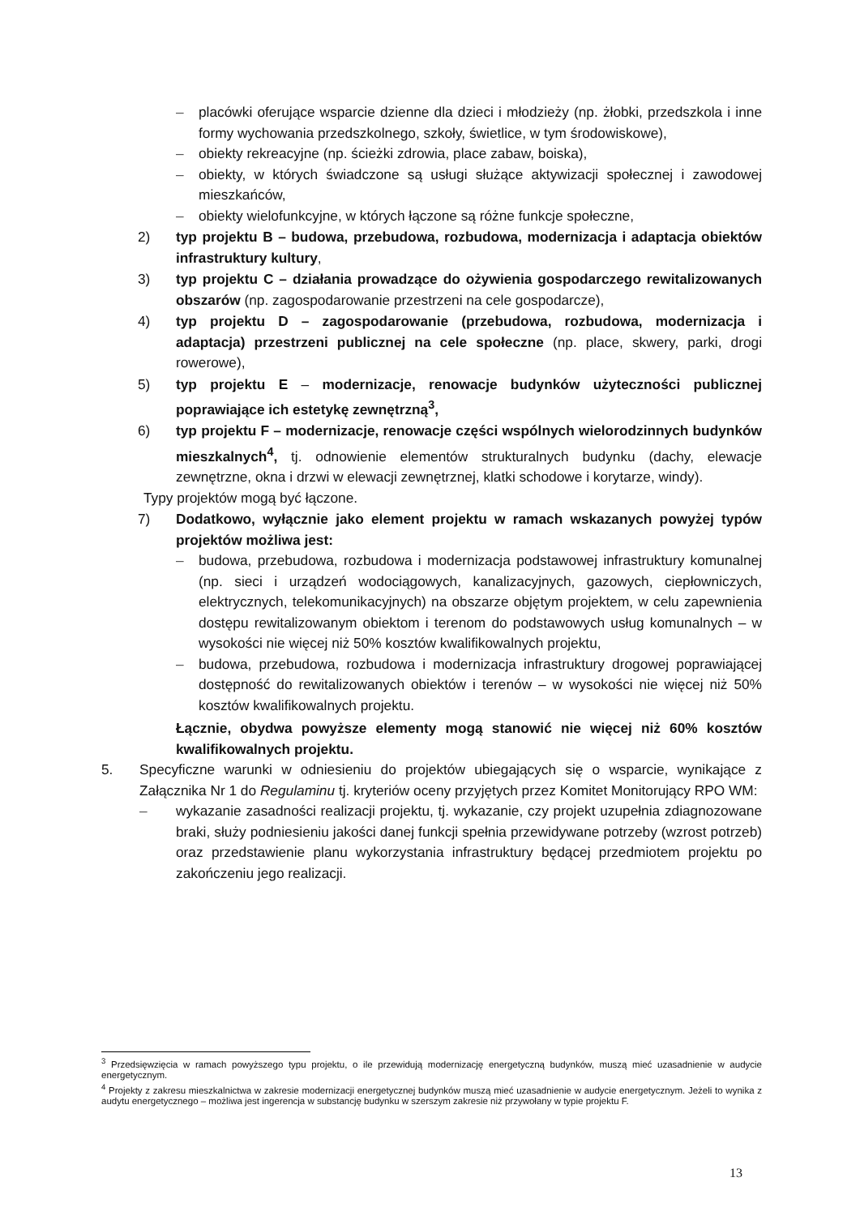– placówki oferujące wsparcie dzienne dla dzieci i młodzieży (np. żłobki, przedszkola i inne formy wychowania przedszkolnego, szkoły, świetlice, w tym środowiskowe),
– obiekty rekreacyjne (np. ścieżki zdrowia, place zabaw, boiska),
– obiekty, w których świadczone są usługi służące aktywizacji społecznej i zawodowej mieszkańców,
– obiekty wielofunkcyjne, w których łączone są różne funkcje społeczne,
2) typ projektu B – budowa, przebudowa, rozbudowa, modernizacja i adaptacja obiektów infrastruktury kultury,
3) typ projektu C – działania prowadzące do ożywienia gospodarczego rewitalizowanych obszarów (np. zagospodarowanie przestrzeni na cele gospodarcze),
4) typ projektu D – zagospodarowanie (przebudowa, rozbudowa, modernizacja i adaptacja) przestrzeni publicznej na cele społeczne (np. place, skwery, parki, drogi rowerowe),
5) typ projektu E – modernizacje, renowacje budynków użyteczności publicznej poprawiające ich estetykę zewnętrzną<sup>3</sup>,
6) typ projektu F – modernizacje, renowacje części wspólnych wielorodzinnych budynków mieszkalnych<sup>4</sup>, tj. odnowienie elementów strukturalnych budynku (dachy, elewacje zewnętrzne, okna i drzwi w elewacji zewnętrznej, klatki schodowe i korytarze, windy).
Typy projektów mogą być łączone.
7) Dodatkowo, wyłącznie jako element projektu w ramach wskazanych powyżej typów projektów możliwa jest:
– budowa, przebudowa, rozbudowa i modernizacja podstawowej infrastruktury komunalnej (np. sieci i urządzeń wodociągowych, kanalizacyjnych, gazowych, ciepłowniczych, elektrycznych, telekomunikacyjnych) na obszarze objętym projektem, w celu zapewnienia dostępu rewitalizowanym obiektom i terenom do podstawowych usług komunalnych – w wysokości nie więcej niż 50% kosztów kwalifikowalnych projektu,
– budowa, przebudowa, rozbudowa i modernizacja infrastruktury drogowej poprawiającej dostępność do rewitalizowanych obiektów i terenów – w wysokości nie więcej niż 50% kosztów kwalifikowalnych projektu.
Łącznie, obydwa powyższe elementy mogą stanowić nie więcej niż 60% kosztów kwalifikowalnych projektu.
5. Specyficzne warunki w odniesieniu do projektów ubiegających się o wsparcie, wynikające z Załącznika Nr 1 do Regulaminu tj. kryteriów oceny przyjętych przez Komitet Monitorujący RPO WM:
– wykazanie zasadności realizacji projektu, tj. wykazanie, czy projekt uzupełnia zdiagnozowane braki, służy podniesieniu jakości danej funkcji spełnia przewidywane potrzeby (wzrost potrzeb) oraz przedstawienie planu wykorzystania infrastruktury będącej przedmiotem projektu po zakończeniu jego realizacji.
<sup>3</sup> Przedsięwzięcia w ramach powyższego typu projektu, o ile przewidują modernizację energetyczną budynków, muszą mieć uzasadnienie w audycie energetycznym.
<sup>4</sup> Projekty z zakresu mieszkalnictwa w zakresie modernizacji energetycznej budynków muszą mieć uzasadnienie w audycie energetycznym. Jeżeli to wynika z audytu energetycznego – możliwa jest ingerencja w substancję budynku w szerszym zakresie niż przywołany w typie projektu F.
13